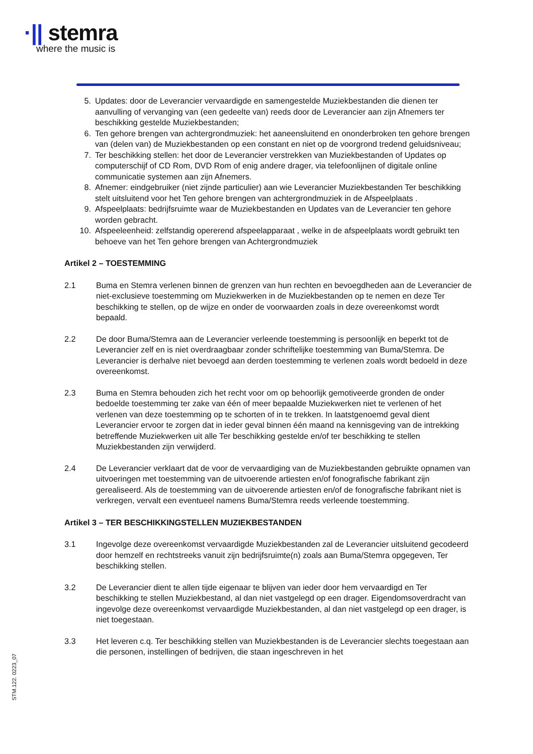·|| stemra
where the music is
5. Updates: door de Leverancier vervaardigde en samengestelde Muziekbestanden die dienen ter aanvulling of vervanging van (een gedeelte van) reeds door de Leverancier aan zijn Afnemers ter beschikking gestelde Muziekbestanden;
6. Ten gehore brengen van achtergrondmuziek: het aaneensluitend en ononderbroken ten gehore brengen van (delen van) de Muziekbestanden op een constant en niet op de voorgrond tredend geluidsniveau;
7. Ter beschikking stellen: het door de Leverancier verstrekken van Muziekbestanden of Updates op computerschijf of CD Rom, DVD Rom of enig andere drager, via telefoonlijnen of digitale online communicatie systemen aan zijn Afnemers.
8. Afnemer: eindgebruiker (niet zijnde particulier) aan wie Leverancier Muziekbestanden Ter beschikking stelt uitsluitend voor het Ten gehore brengen van achtergrondmuziek in de Afspeelplaats .
9. Afspeelplaats: bedrijfsruimte waar de Muziekbestanden en Updates van de Leverancier ten gehore worden gebracht.
10. Afspeeleenheid: zelfstandig opererend afspeelapparaat , welke in de afspeelplaats wordt gebruikt ten behoeve van het Ten gehore brengen van Achtergrondmuziek
Artikel 2 – TOESTEMMING
2.1 Buma en Stemra verlenen binnen de grenzen van hun rechten en bevoegdheden aan de Leverancier de niet-exclusieve toestemming om Muziekwerken in de Muziekbestanden op te nemen en deze Ter beschikking te stellen, op de wijze en onder de voorwaarden zoals in deze overeenkomst wordt bepaald.
2.2 De door Buma/Stemra aan de Leverancier verleende toestemming is persoonlijk en beperkt tot de Leverancier zelf en is niet overdraagbaar zonder schriftelijke toestemming van Buma/Stemra. De Leverancier is derhalve niet bevoegd aan derden toestemming te verlenen zoals wordt bedoeld in deze overeenkomst.
2.3 Buma en Stemra behouden zich het recht voor om op behoorlijk gemotiveerde gronden de onder bedoelde toestemming ter zake van één of meer bepaalde Muziekwerken niet te verlenen of het verlenen van deze toestemming op te schorten of in te trekken. In laatstgenoemd geval dient Leverancier ervoor te zorgen dat in ieder geval binnen één maand na kennisgeving van de intrekking betreffende Muziekwerken uit alle Ter beschikking gestelde en/of ter beschikking te stellen Muziekbestanden zijn verwijderd.
2.4 De Leverancier verklaart dat de voor de vervaardiging van de Muziekbestanden gebruikte opnamen van uitvoeringen met toestemming van de uitvoerende artiesten en/of fonografische fabrikant zijn gerealiseerd. Als de toestemming van de uitvoerende artiesten en/of de fonografische fabrikant niet is verkregen, vervalt een eventueel namens Buma/Stemra reeds verleende toestemming.
Artikel 3 – TER BESCHIKKINGSTELLEN MUZIEKBESTANDEN
3.1 Ingevolge deze overeenkomst vervaardigde Muziekbestanden zal de Leverancier uitsluitend gecodeerd door hemzelf en rechtstreeks vanuit zijn bedrijfsruimte(n) zoals aan Buma/Stemra opgegeven, Ter beschikking stellen.
3.2 De Leverancier dient te allen tijde eigenaar te blijven van ieder door hem vervaardigd en Ter beschikking te stellen Muziekbestand, al dan niet vastgelegd op een drager. Eigendomsoverdracht van ingevolge deze overeenkomst vervaardigde Muziekbestanden, al dan niet vastgelegd op een drager, is niet toegestaan.
3.3 Het leveren c.q. Ter beschikking stellen van Muziekbestanden is de Leverancier slechts toegestaan aan die personen, instellingen of bedrijven, die staan ingeschreven in het
STM.122. 0223_07